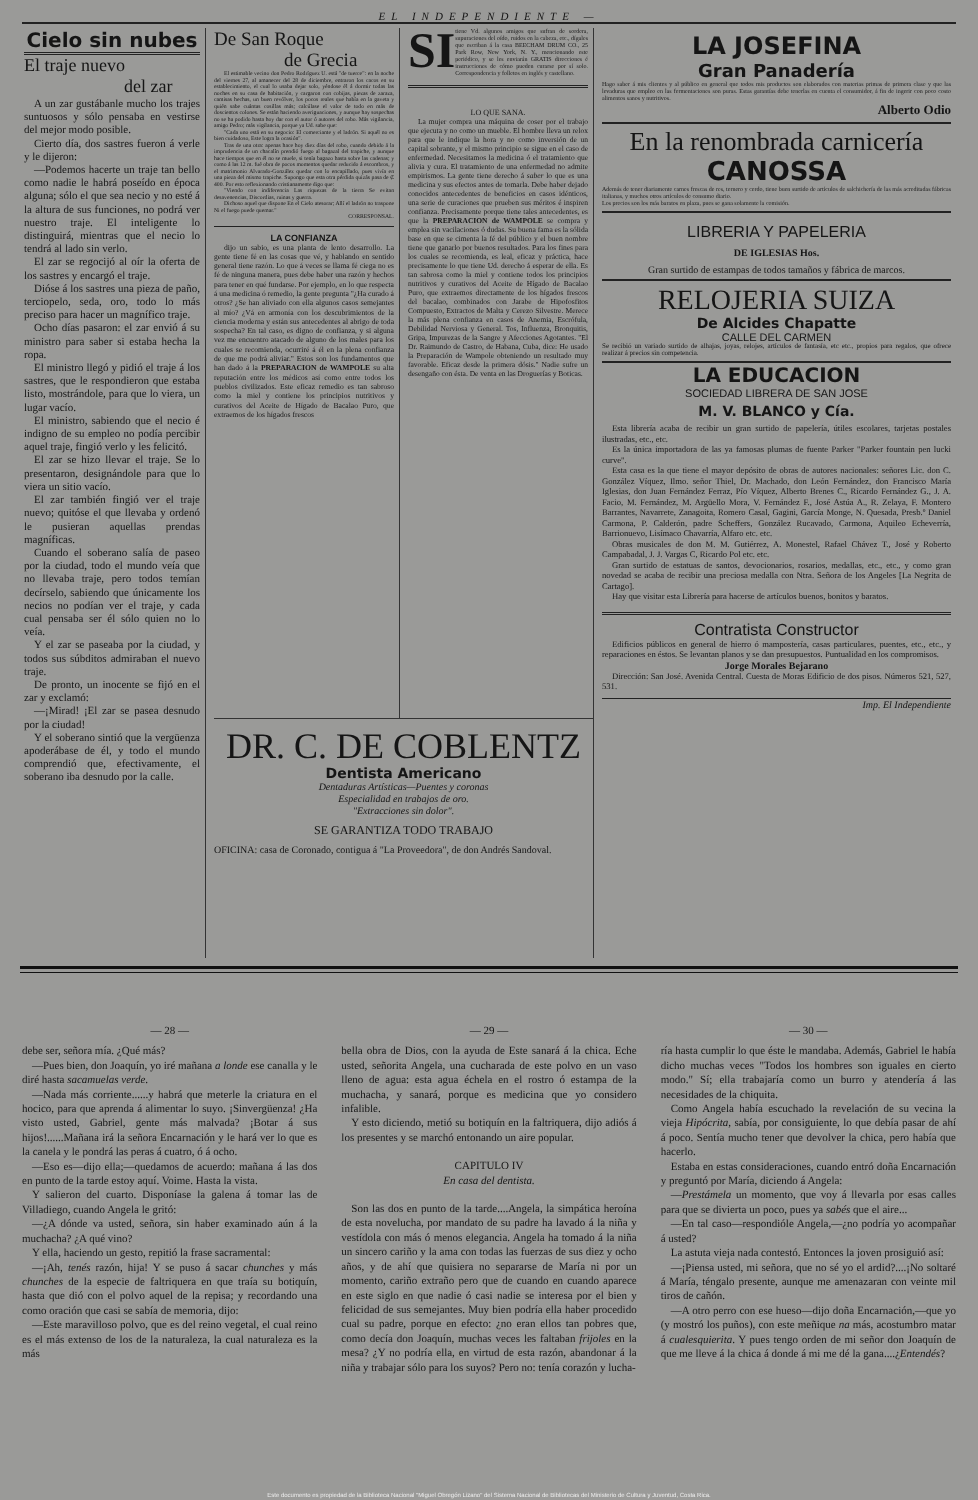EL INDEPENDIENTE —
Cielo sin nubes
El traje nuevo
del zar
A un zar gustábanle mucho los trajes suntuosos y sólo pensaba en vestirse del mejor modo posible.
Cierto día, dos sastres fueron á verle y le dijeron:
—Podemos hacerte un traje tan bello como nadie le habrá poseído en época alguna; sólo el que sea necio y no esté á la altura de sus funciones, no podrá ver nuestro traje. El inteligente lo distinguirá, mientras que el necio lo tendrá al lado sin verlo.
El zar se regocijó al oír la oferta de los sastres y encargó el traje.
Dióse á los sastres una pieza de paño, terciopelo, seda, oro, todo lo más preciso para hacer un magnífico traje.
Ocho días pasaron: el zar envió á su ministro para saber si estaba hecha la ropa.
El ministro llegó y pidió el traje á los sastres, que le respondieron que estaba listo, mostrándole, para que lo viera, un lugar vacío.
El ministro, sabiendo que el necio é indigno de su empleo no podía percibir aquel traje, fingió verlo y les felicitó.
El zar se hizo llevar el traje. Se lo presentaron, designándole para que lo viera un sitio vacío.
El zar también fingió ver el traje nuevo; quitóse el que llevaba y ordenó le pusieran aquellas prendas magníficas.
Cuando el soberano salía de paseo por la ciudad, todo el mundo veía que no llevaba traje, pero todos temían decírselo, sabiendo que únicamente los necios no podían ver el traje, y cada cual pensaba ser él sólo quien no lo veía.
Y el zar se paseaba por la ciudad, y todos sus súbditos admiraban el nuevo traje.
De pronto, un inocente se fijó en el zar y exclamó:
—¡Mirad! ¡El zar se pasea desnudo por la ciudad!
Y el soberano sintió que la vergüenza apoderábase de él, y todo el mundo comprendió que, efectivamente, el soberano iba desnudo por la calle.
De San Roque
de Grecia
El estimable vecino don Pedro Rodríguez U. está "de tuerce": en la noche del viernes 27, al amanecer del 28 de diciembre, entraron los cacos en su establecimiento, el cual lo usaba dejar solo, yéndose él á dormir todas las noches en su casa de habitación, y cargaron con cobijas, piezas de zaraza, camisas hechas, un buen revólver, los pocos reales que había en la gaveta y quién sabe cuántas cosillas más; calcúlase el valor de todo en más de doscientos colones. Se están haciendo averiguaciones, y aunque hay sospechas no se ha podido hasta hoy dar con el autor ó autores del robo. Más vigilancia, amigo Pedro; más vigilancia, porque ya Ud. sabe que:
"Cada uno está en su negocio: El comerciante y el ladrón. Si aquél no es bien cuidadoso, Este logra la ocasión".
Tras de una otra: apenas hace hoy diez días del robo, cuando debido á la imprudencia de un chacalín prendió fuego al bagazal del trapiche, y aunque hace tiempos que en él no se muele, si tenía bagazo hasta sobre las cadenas; y como á las 12 m. fué obra de pocos momentos quedar reducido á escombros, y el matrimonio Alvarado-González quedar con lo encapillado, pues vivía en una pieza del mismo trapiche. Supongo que esta otra pérdida quizás pasa de ₡ 400. Por esto reflexionando cristianamente digo que:
"Viendo con indiferencia Las riquezas de la tierra Se evitan desavenencias, Discordias, ruinas y guerra.
Dichoso aquel que dispone En el Cielo atesorar; Allí el ladrón no traspone Ni el fuego puede quemar."
CORRESPONSAL.
LA CONFIANZA
dijo un sabio, es una planta de lento desarrollo. La gente tiene fé en las cosas que vé, y hablando en sentido general tiene razón. Lo que á veces se llama fé ciega no es fé de ninguna manera, pues debe haber una razón y hechos para tener en qué fundarse. Por ejemplo, en lo que respecta á una medicina ó remedio, la gente pregunta "¿Ha curado á otros? ¿Se han aliviado con ella algunos casos semejantes al mío? ¿Vá en armonía con los descubrimientos de la ciencia moderna y están sus antecedentes al abrigo de toda sospecha? En tal caso, es digno de confianza, y si alguna vez me encuentro atacado de alguno de los males para los cuales se recomienda, ocurriré á él en la plena confianza de que me podrá aliviar." Estos son los fundamentos que han dado á la PREPARACION de WAMPOLE su alta reputación entre los médicos así como entre todos los pueblos civilizados. Este eficaz remedio es tan sabroso como la miel y contiene los principios nutritivos y curativos del Aceite de Hígado de Bacalao Puro, que extraemos de los hígados frescos
SI tiene Vd. algunos amigos que sufran de sordera, supuraciones del oído, ruidos en la cabeza, etc., dígales que escriban á la casa BEECHAM DRUM CO., 25 Park Row, New York, N. Y., mencionando este periódico, y se les enviarán GRATIS direcciones é instrucciones de cómo pueden curarse por sí solo. Correspondencia y folletos en inglés y castellano.
LO QUE SANA.
La mujer compra una máquina de coser por el trabajo que ejecuta y no como un mueble. El hombre lleva un relox para que le indique la hora y no como inversión de un capital sobrante, y el mismo principio se sigue en el caso de enfermedad. Necesitamos la medicina ó el tratamiento que alivia y cura. El tratamiento de una enfermedad no admite empirismos. La gente tiene derecho á saber lo que es una medicina y sus efectos antes de tomarla. Debe haber dejado conocidos antecedentes de beneficios en casos idénticos, una serie de curaciones que prueben sus méritos é inspiren confianza. Precisamente porque tiene tales antecedentes, es que la PREPARACION de WAMPOLE se compra y emplea sin vacilaciones ó dudas. Su buena fama es la sólida base en que se cimenta la fé del público y el buen nombre tiene que ganarlo por buenos resultados. Para los fines para los cuales se recomienda, es leal, eficaz y práctica, hace precisamente lo que tiene Ud. derecho á esperar de ella. Es tan sabrosa como la miel y contiene todos los principios nutritivos y curativos del Aceite de Hígado de Bacalao Puro, que extraemos directamente de los hígados frescos del bacalao, combinados con Jarabe de Hipofosfitos Compuesto, Extractos de Malta y Cerezo Silvestre. Merece la más plena confianza en casos de Anemia, Escrófula, Debilidad Nerviosa y General. Tos, Influenza, Bronquitis, Gripa, Impurezas de la Sangre y Afecciones Agotantes. "El Dr. Raimundo de Castro, de Habana, Cuba, dice: He usado la Preparación de Wampole obteniendo un resultado muy favorable. Eficaz desde la primera dósis." Nadie sufre un desengaño con ésta. De venta en las Droguerías y Boticas.
DR. C. DE COBLENTZ
Dentista Americano
Dentaduras Artísticas—Puentes y coronas
Especialidad en trabajos de oro.
"Extracciones sin dolor".
SE GARANTIZA TODO TRABAJO
OFICINA: casa de Coronado, contigua á "La Proveedora", de don Andrés Sandoval.
LA JOSEFINA
Gran Panadería
Hago saber á mis clientes y al público en general que todos mis productos son elaborados con materias primas de primera clase y que las levaduras que empleo en las fermentaciones son puras. Estas garantías debe tenerlas en cuenta el consumidor, á fin de ingerir con poco costo alimentos sanos y nutritivos.
Alberto Odio
En la renombrada carnicería
CANOSSA
Además de tener diariamente carnes frescas de res, ternero y cerdo, tiene buen surtido de artículos de salchichería de las más acreditadas fábricas italianas, y muchos otros artículos de consumo diario.
Los precios son los más baratos en plaza, pues se gana solamente la comisión.
LIBRERIA Y PAPELERIA
DE IGLESIAS Hos.
Gran surtido de estampas de todos tamaños y fábrica de marcos.
RELOJERIA SUIZA
De Alcides Chapatte
CALLE DEL CARMEN
Se recibió un variado surtido de alhajas, joyas, relojes, artículos de fantasía, etc etc., propios para regalos, que ofrece realizar á precios sin competencia.
LA EDUCACION
SOCIEDAD LIBRERA DE SAN JOSE
M. V. BLANCO y Cía.
Esta librería acaba de recibir un gran surtido de papelería, útiles escolares, tarjetas postales ilustradas, etc., etc.
Es la única importadora de las ya famosas plumas de fuente Parker "Parker fountain pen lucki curve".
Esta casa es la que tiene el mayor depósito de obras de autores nacionales: señores Lic. don C. González Víquez, Ilmo. señor Thiel, Dr. Machado, don León Fernández, don Francisco María Iglesias, don Juan Fernández Ferraz, Pío Víquez, Alberto Brenes C., Ricardo Fernández G., J. A. Facio, M. Fernández, M. Argüello Mora, V. Fernández F., José Astúa A., R. Zelaya, F. Montero Barrantes, Navarrete, Zanagoita, Romero Casal, Gagini, García Monge, N. Quesada, Presb.º Daniel Carmona, P. Calderón, padre Scheffers, González Rucavado, Carmona, Aquileo Echeverría, Barrionuevo, Lisímaco Chavarría, Alfaro etc. etc.
Obras musicales de don M. M. Gutiérrez, A. Monestel, Rafael Chávez T., José y Roberto Campabadal, J. J. Vargas C, Ricardo Pol etc. etc.
Gran surtido de estatuas de santos, devocionarios, rosarios, medallas, etc., etc., y como gran novedad se acaba de recibir una preciosa medalla con Ntra. Señora de los Angeles [La Negrita de Cartago].
Hay que visitar esta Librería para hacerse de artículos buenos, bonitos y baratos.
Contratista Constructor
Edificios públicos en general de hierro ó mampostería, casas particulares, puentes, etc., etc., y reparaciones en éstos. Se levantan planos y se dan presupuestos. Puntualidad en los compromisos.
Jorge Morales Bejarano
Dirección: San José. Avenida Central. Cuesta de Moras Edificio de dos pisos. Números 521, 527, 531.
Imp. El Independiente
— 28 —
debe ser, señora mía. ¿Qué más?
—Pues bien, don Joaquín, yo iré mañana a londe ese canalla y le diré hasta sacamuelas verde.
—Nada más corriente......y habrá que meterle la criatura en el hocico, para que aprenda á alimentar lo suyo. ¡Sinvergüenza! ¿Ha visto usted, Gabriel, gente más malvada? ¡Botar á sus hijos!......Mañana irá la señora Encarnación y le hará ver lo que es la canela y le pondrá las peras á cuatro, ó á ocho.
—Eso es—dijo ella;—quedamos de acuerdo: mañana á las dos en punto de la tarde estoy aquí. Voime. Hasta la vista.
Y salieron del cuarto. Disponíase la galena á tomar las de Villadiego, cuando Angela le gritó:
—¿A dónde va usted, señora, sin haber examinado aún á la muchacha? ¿A qué vino?
Y ella, haciendo un gesto, repitió la frase sacramental:
—¡Ah, tenés razón, hija! Y se puso á sacar chunches y más chunches de la especie de faltriquera en que traía su botiquín, hasta que dió con el polvo aquel de la repisa; y recordando una como oración que casi se sabía de memoria, dijo:
—Este maravilloso polvo, que es del reino vegetal, el cual reino es el más extenso de los de la naturaleza, la cual naturaleza es la más
— 29 —
bella obra de Dios, con la ayuda de Este sanará á la chica. Eche usted, señorita Angela, una cucharada de este polvo en un vaso lleno de agua: esta agua échela en el rostro ó estampa de la muchacha, y sanará, porque es medicina que yo considero infalible.
Y esto diciendo, metió su botiquín en la faltriquera, dijo adiós á los presentes y se marchó entonando un aire popular.
CAPITULO IV
En casa del dentista.
Son las dos en punto de la tarde....Angela, la simpática heroína de esta novelucha, por mandato de su padre ha lavado á la niña y vestídola con más ó menos elegancia. Angela ha tomado á la niña un sincero cariño y la ama con todas las fuerzas de sus diez y ocho años, y de ahí que quisiera no separarse de María ni por un momento, cariño extraño pero que de cuando en cuando aparece en este siglo en que nadie ó casi nadie se interesa por el bien y felicidad de sus semejantes. Muy bien podría ella haber procedido cual su padre, porque en efecto: ¿no eran ellos tan pobres que, como decía don Joaquín, muchas veces les faltaban frijoles en la mesa? ¿Y no podría ella, en virtud de esta razón, abandonar á la niña y trabajar sólo para los suyos? Pero no: tenía corazón y lucha-
— 30 —
ría hasta cumplir lo que éste le mandaba. Además, Gabriel le había dicho muchas veces "Todos los hombres son iguales en cierto modo." Sí; ella trabajaría como un burro y atendería á las necesidades de la chiquita.
Como Angela había escuchado la revelación de su vecina la vieja Hipócrita, sabía, por consiguiente, lo que debía pasar de ahí á poco. Sentía mucho tener que devolver la chica, pero había que hacerlo.
Estaba en estas consideraciones, cuando entró doña Encarnación y preguntó por María, diciendo á Angela:
—Prestámela un momento, que voy á llevarla por esas calles para que se divierta un poco, pues ya sabés que el aire...
—En tal caso—respondióle Angela,—¿no podría yo acompañar á usted?
La astuta vieja nada contestó. Entonces la joven prosiguió así:
—¡Piensa usted, mi señora, que no sé yo el ardid?....¡No soltaré á María, téngalo presente, aunque me amenazaran con veinte mil tiros de cañón.
—A otro perro con ese hueso—dijo doña Encarnación,—que yo (y mostró los puños), con este meñique na más, acostumbro matar á cualesquierita. Y pues tengo orden de mi señor don Joaquín de que me lleve á la chica á donde á mi me dé la gana....¿Entendés?
Este documento es propiedad de la Biblioteca Nacional "Miguel Obregón Lizano" del Sistema Nacional de Bibliotecas del Ministerio de Cultura y Juventud, Costa Rica.